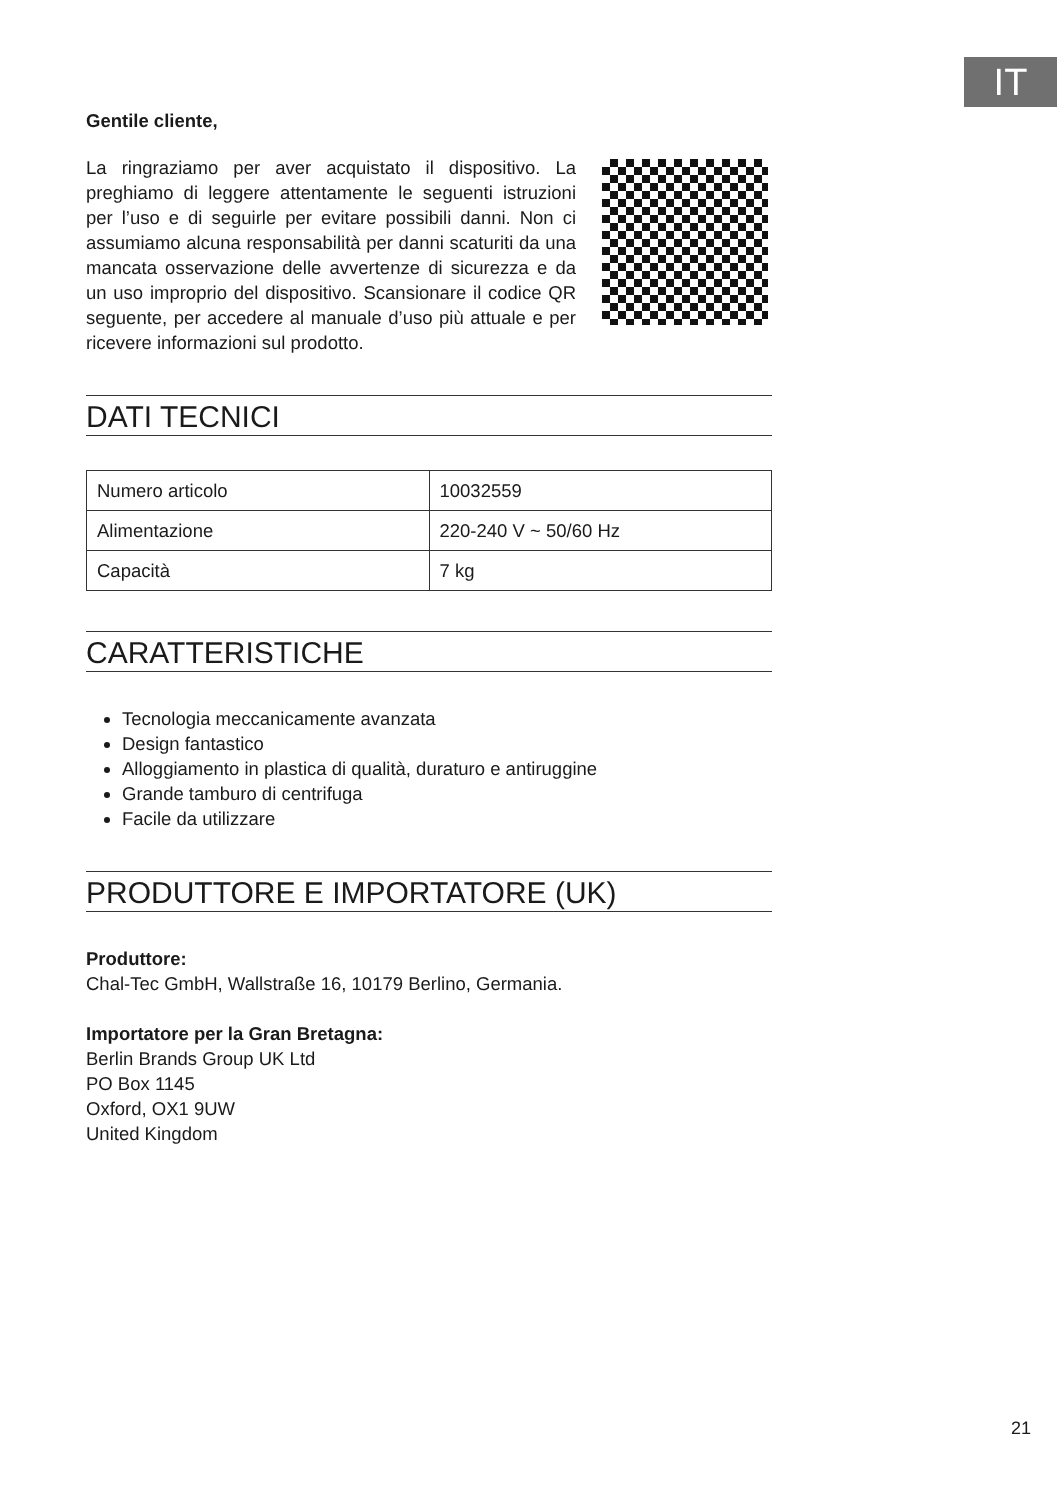IT
Gentile cliente,
La ringraziamo per aver acquistato il dispositivo. La preghiamo di leggere attentamente le seguenti istruzioni per l’uso e di seguirle per evitare possibili danni. Non ci assumiamo alcuna responsabilità per danni scaturiti da una mancata osservazione delle avvertenze di sicurezza e da un uso improprio del dispositivo. Scansionare il codice QR seguente, per accedere al manuale d’uso più attuale e per ricevere informazioni sul prodotto.
DATI TECNICI
| Numero articolo | 10032559 |
| Alimentazione | 220-240 V ~ 50/60 Hz |
| Capacità | 7 kg |
CARATTERISTICHE
Tecnologia meccanicamente avanzata
Design fantastico
Alloggiamento in plastica di qualità, duraturo e antiruggine
Grande tamburo di centrifuga
Facile da utilizzare
PRODUTTORE E IMPORTATORE (UK)
Produttore:
Chal-Tec GmbH, Wallstraße 16, 10179 Berlino, Germania.
Importatore per la Gran Bretagna:
Berlin Brands Group UK Ltd
PO Box 1145
Oxford, OX1 9UW
United Kingdom
21